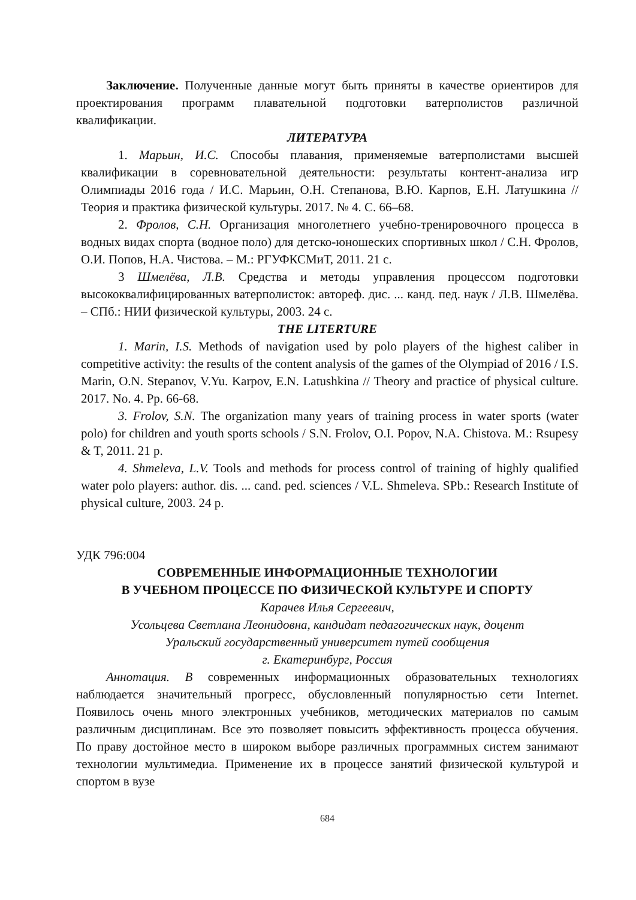Заключение. Полученные данные могут быть приняты в качестве ориентиров для проектирования программ плавательной подготовки ватерполистов различной квалификации.
ЛИТЕРАТУРА
1. Марьин, И.С. Способы плавания, применяемые ватерполистами высшей квалификации в соревновательной деятельности: результаты контент-анализа игр Олимпиады 2016 года / И.С. Марьин, О.Н. Степанова, В.Ю. Карпов, Е.Н. Латушкина // Теория и практика физической культуры. 2017. № 4. С. 66–68.
2. Фролов, С.Н. Организация многолетнего учебно-тренировочного процесса в водных видах спорта (водное поло) для детско-юношеских спортивных школ / С.Н. Фролов, О.И. Попов, Н.А. Чистова. – М.: РГУФКСМиТ, 2011. 21 с.
3 Шмелёва, Л.В. Средства и методы управления процессом подготовки высококвалифицированных ватерполисток: автореф. дис. ... канд. пед. наук / Л.В. Шмелёва. – СПб.: НИИ физической культуры, 2003. 24 с.
THE LITERTURE
1. Marin, I.S. Methods of navigation used by polo players of the highest caliber in competitive activity: the results of the content analysis of the games of the Olympiad of 2016 / I.S. Marin, O.N. Stepanov, V.Yu. Karpov, E.N. Latushkina // Theory and practice of physical culture. 2017. No. 4. Pp. 66-68.
3. Frolov, S.N. The organization many years of training process in water sports (water polo) for children and youth sports schools / S.N. Frolov, O.I. Popov, N.A. Chistova. M.: Rsupesy & T, 2011. 21 p.
4. Shmeleva, L.V. Tools and methods for process control of training of highly qualified water polo players: author. dis. ... cand. ped. sciences / V.L. Shmeleva. SPb.: Research Institute of physical culture, 2003. 24 p.
УДК 796:004
СОВРЕМЕННЫЕ ИНФОРМАЦИОННЫЕ ТЕХНОЛОГИИ
В УЧЕБНОМ ПРОЦЕССЕ ПО ФИЗИЧЕСКОЙ КУЛЬТУРЕ И СПОРТУ
Карачев Илья Сергеевич,
Усольцева Светлана Леонидовна, кандидат педагогических наук, доцент
Уральский государственный университет путей сообщения
г. Екатеринбург, Россия
Аннотация. В современных информационных образовательных технологиях наблюдается значительный прогресс, обусловленный популярностью сети Internet. Появилось очень много электронных учебников, методических материалов по самым различным дисциплинам. Все это позволяет повысить эффективность процесса обучения. По праву достойное место в широком выборе различных программных систем занимают технологии мультимедиа. Применение их в процессе занятий физической культурой и спортом в вузе
684